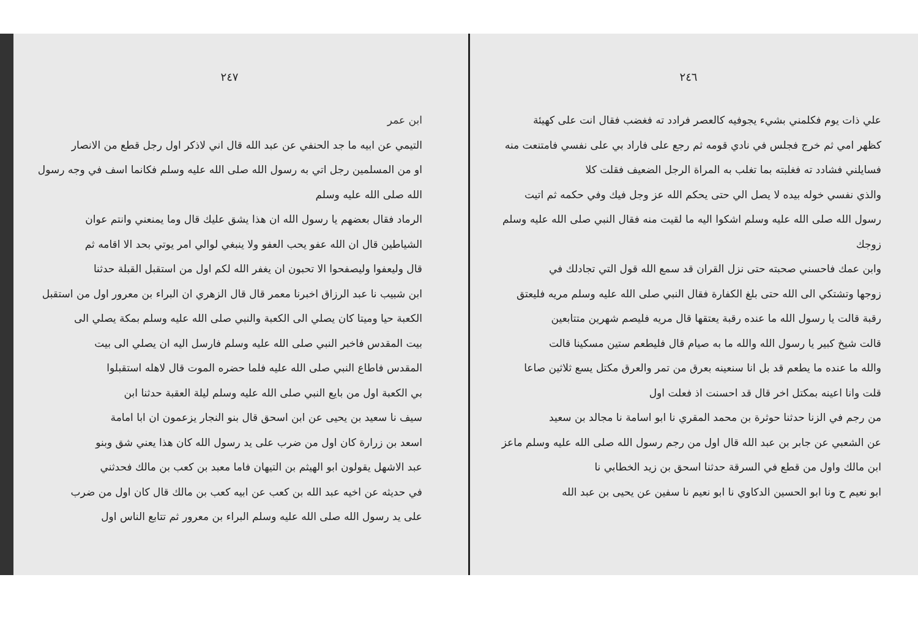٢٤٦
علي ذات يوم فكلمني بشيء يجوفيه كالعصر فرادد ته فغضب فقال انت على كهيئة
كظهر امي ثم خرج فجلس في نادي قومه ثم رجع على فاراد بي على نفسي فامتنعت منه
فسايلني فشادد ته فغلبته بما تغلب به المراة الرجل الضعيف فقلت كلا
والذي نفسي خوله بيده لا يصل الي حتى يحكم الله عز وجل فيك وفي حكمه ثم اتيت
رسول الله صلى الله عليه وسلم اشكوا اليه ما لقيت منه فقال النبي صلى الله عليه وسلم زوجك
وابن عمك فاحسني صحبته حتى نزل القران قد سمع الله قول التي تجادلك في
زوجها وتشتكي الى الله حتى بلغ الكفارة فقال النبي صلى الله عليه وسلم مريه فليعتق
رقبة قالت يا رسول الله ما عنده رقبة يعتقها قال مريه فليصم شهرين متتابعين
قالت شيخ كبير يا رسول الله والله ما به صيام قال فليطعم ستين مسكينا قالت
والله ما عنده ما يطعم قد بل انا سنعينه بعرق من تمر والعرق مكتل يسع ثلاثين صاعا
قلت وانا اعينه بمكتل اخر قال قد احسنت اذ فعلت اول
من رجم في الزنا حدثنا حوثرة بن محمد المقري نا ابو اسامة نا مجالد بن سعيد
عن الشعبي عن جابر بن عبد الله قال اول من رجم رسول الله صلى الله عليه وسلم ماعز
ابن مالك واول من قطع في السرقة حدثنا اسحق بن زيد الخطابي نا
ابو نعيم ح ونا ابو الحسين الدكاوي نا ابو نعيم نا سفين عن يحيى بن عبد الله
٢٤٧
ابن عمر
التيمي عن ابيه ما جد الحنفي عن عبد الله قال اني لاذكر اول رجل قطع من الانصار
او من المسلمين رجل اتي به رسول الله صلى الله عليه وسلم فكانما اسف في وجه رسول الله صلى الله عليه وسلم
الرماد فقال بعضهم يا رسول الله ان هذا يشق عليك قال وما يمنعني وانتم عوان
الشياطين قال ان الله عفو يحب العفو ولا ينبغي لوالي امر يوتي بحد الا اقامه ثم
قال وليعفوا وليصفحوا الا تحبون ان يغفر الله لكم اول من استقبل القبلة حدثنا
ابن شبيب نا عبد الرزاق اخبرنا معمر قال قال الزهري ان البراء بن معرور اول من استقبل
الكعبة حيا وميتا كان يصلي الى الكعبة والنبي صلى الله عليه وسلم بمكة يصلي الى
بيت المقدس فاخبر النبي صلى الله عليه وسلم فارسل اليه ان يصلي الى بيت
المقدس فاطاع النبي صلى الله عليه فلما حضره الموت قال لاهله استقبلوا
بي الكعبة اول من بايع النبي صلى الله عليه وسلم ليلة العقبة حدثنا ابن
سيف نا سعيد بن يحيى عن ابن اسحق قال بنو النجار يزعمون ان ابا امامة
اسعد بن زرارة كان اول من ضرب على يد رسول الله كان هذا يعني شق وبنو
عبد الاشهل يقولون ابو الهيثم بن التيهان فاما معبد بن كعب بن مالك فحدثني
في حديثه عن اخيه عبد الله بن كعب عن ابيه كعب بن مالك قال كان اول من ضرب
على يد رسول الله صلى الله عليه وسلم البراء بن معرور ثم تتابع الناس اول